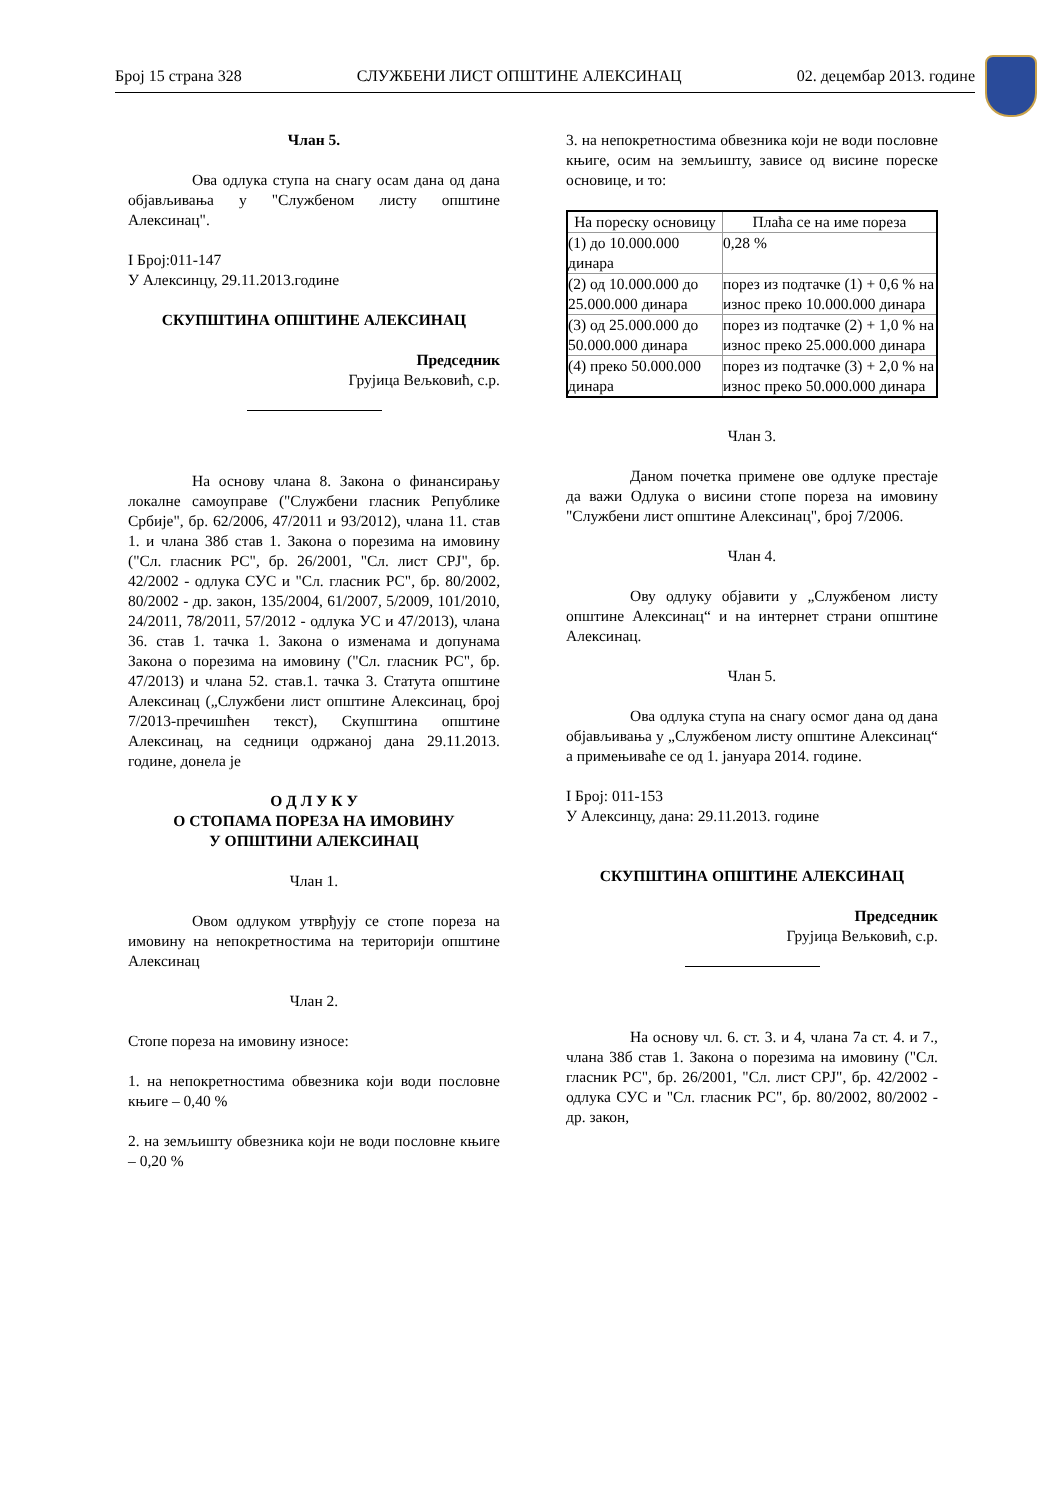Број 15 страна 328 СЛУЖБЕНИ ЛИСТ ОПШТИНЕ АЛЕКСИНАЦ 02. децембар 2013. године
Члан 5.
Ова одлука ступа на снагу осам дана од дана објављивања у "Службеном листу општине Алексинац".
I Број:011-147
У Алексинцу, 29.11.2013.године
СКУПШТИНА ОПШТИНЕ АЛЕКСИНАЦ
Председник
Грујица Вељковић, с.р.
На основу члана 8. Закона о финансирању локалне самоуправе ("Службени гласник Републике Србије", бр. 62/2006, 47/2011 и 93/2012), члана 11. став 1. и члана 38б став 1. Закона о порезима на имовину ("Сл. гласник РС", бр. 26/2001, "Сл. лист СРЈ", бр. 42/2002 - одлука СУС и "Сл. гласник РС", бр. 80/2002, 80/2002 - др. закон, 135/2004, 61/2007, 5/2009, 101/2010, 24/2011, 78/2011, 57/2012 - одлука УС и 47/2013), члана 36. став 1. тачка 1. Закона о изменама и допунама Закона о порезима на имовину ("Сл. гласник РС", бр. 47/2013) и члана 52. став.1. тачка 3. Статута општине Алексинац („Службени лист општине Алексинац, број 7/2013-пречишћен текст), Скупштина општине Алексинац, на седници одржаној дана 29.11.2013. године, донела је
О Д Л У К У
О СТОПАМА ПОРЕЗА НА ИМОВИНУ
У ОПШТИНИ АЛЕКСИНАЦ
Члан 1.
Овом одлуком утврђују се стопе пореза на имовину на непокретностима на територији општине Алексинац
Члан 2.
Стопе пореза на имовину износе:
1. на непокретностима обвезника који води пословне књиге – 0,40 %
2. на земљишту обвезника који не води пословне књиге – 0,20 %
3. на непокретностима обвезника који не води пословне књиге, осим на земљишту, зависе од висине пореске основице, и то:
| На пореску основицу | Плаћа се на име пореза |
| (1) до 10.000.000 динара | 0,28 % |
| (2) од 10.000.000 до 25.000.000 динара | порез из подтачке (1) + 0,6 % на износ преко 10.000.000 динара |
| (3) од 25.000.000 до 50.000.000 динара | порез из подтачке (2) + 1,0 % на износ преко 25.000.000 динара |
| (4) преко 50.000.000 динара | порез из подтачке (3) + 2,0 % на износ преко 50.000.000 динара |
Члан 3.
Даном почетка примене ове одлуке престаје да важи Одлука о висини стопе пореза на имовину "Службени лист општине Алексинац", број 7/2006.
Члан 4.
Ову одлуку објавити у „Службеном листу општине Алексинац“ и на интернет страни општине Алексинац.
Члан 5.
Ова одлука ступа на снагу осмог дана од дана објављивања у „Службеном листу општине Алексинац“ а примењиваће се од 1. јануара 2014. године.
I Број: 011-153
У Алексинцу, дана: 29.11.2013. године
СКУПШТИНА ОПШТИНЕ АЛЕКСИНАЦ
Председник
Грујица Вељковић, с.р.
На основу чл. 6. ст. 3. и 4, члана 7а ст. 4. и 7., члана 38б став 1. Закона о порезима на имовину ("Сл. гласник РС", бр. 26/2001, "Сл. лист СРЈ", бр. 42/2002 - одлука СУС и "Сл. гласник РС", бр. 80/2002, 80/2002 - др. закон,